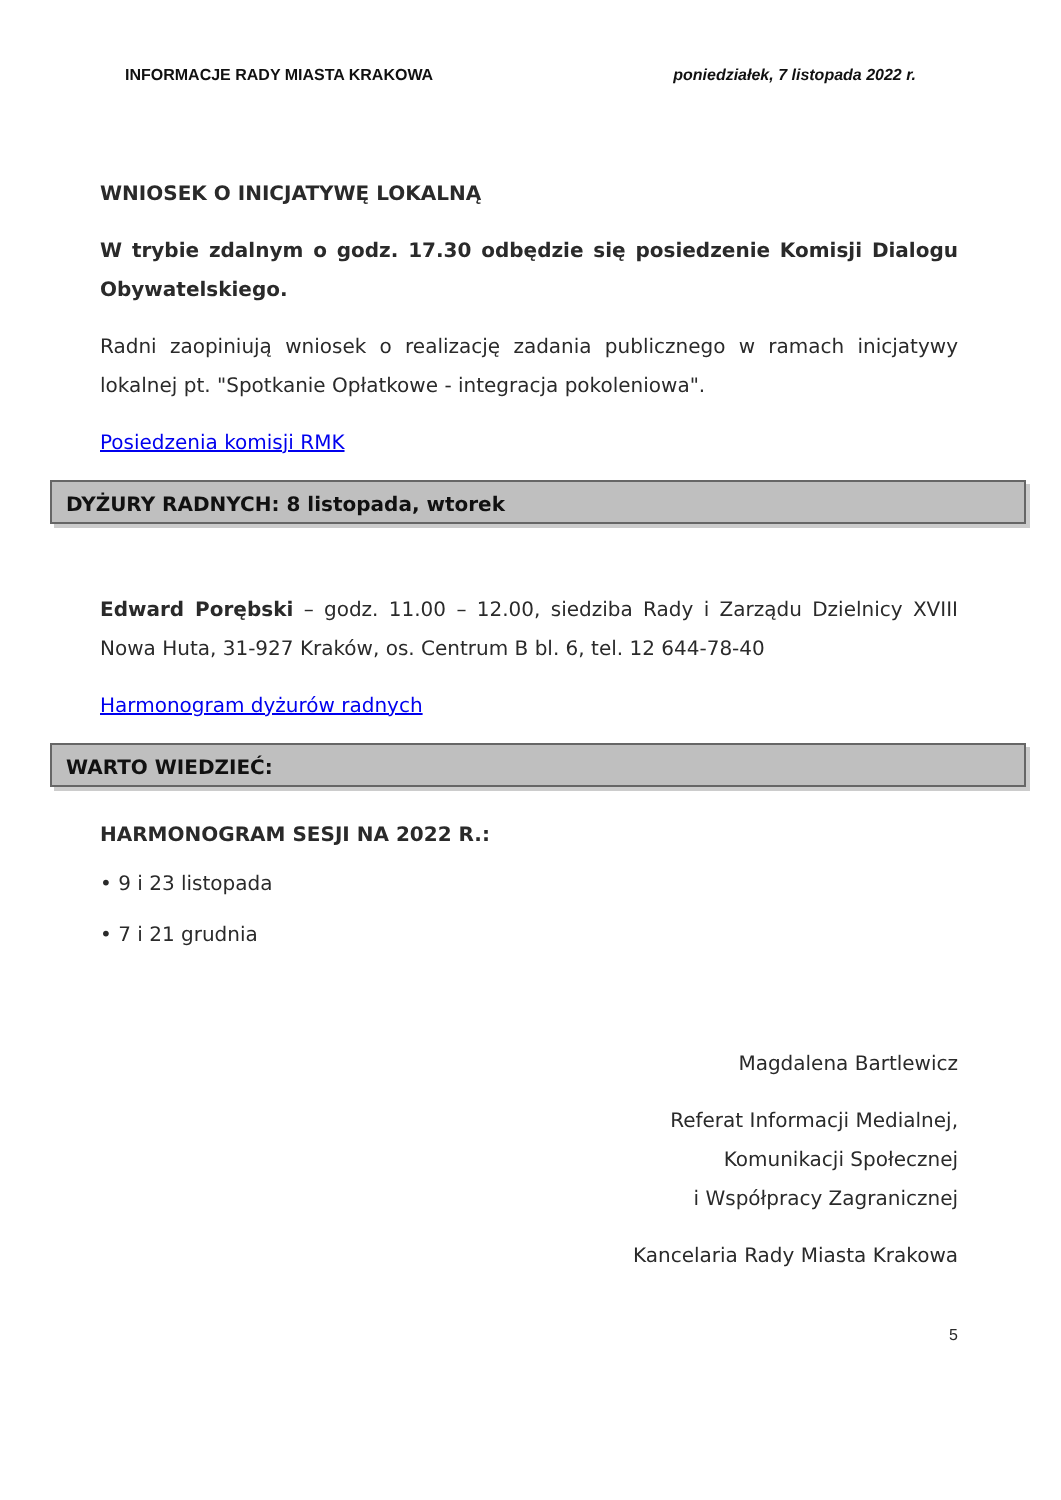INFORMACJE RADY MIASTA KRAKOWA poniedziałek, 7 listopada 2022 r.
WNIOSEK O INICJATYWĘ LOKALNĄ
W trybie zdalnym o godz. 17.30 odbędzie się posiedzenie Komisji Dialogu Obywatelskiego.
Radni zaopiniują wniosek o realizację zadania publicznego w ramach inicjatywy lokalnej pt. "Spotkanie Opłatkowe - integracja pokoleniowa".
Posiedzenia komisji RMK
DYŻURY RADNYCH: 8 listopada, wtorek
Edward Porębski – godz. 11.00 – 12.00, siedziba Rady i Zarządu Dzielnicy XVIII Nowa Huta, 31-927 Kraków, os. Centrum B bl. 6, tel. 12 644-78-40
Harmonogram dyżurów radnych
WARTO WIEDZIEĆ:
HARMONOGRAM SESJI NA 2022 R.:
• 9 i 23 listopada
• 7 i 21 grudnia
Magdalena Bartlewicz
Referat Informacji Medialnej,
Komunikacji Społecznej
i Współpracy Zagranicznej
Kancelaria Rady Miasta Krakowa
5